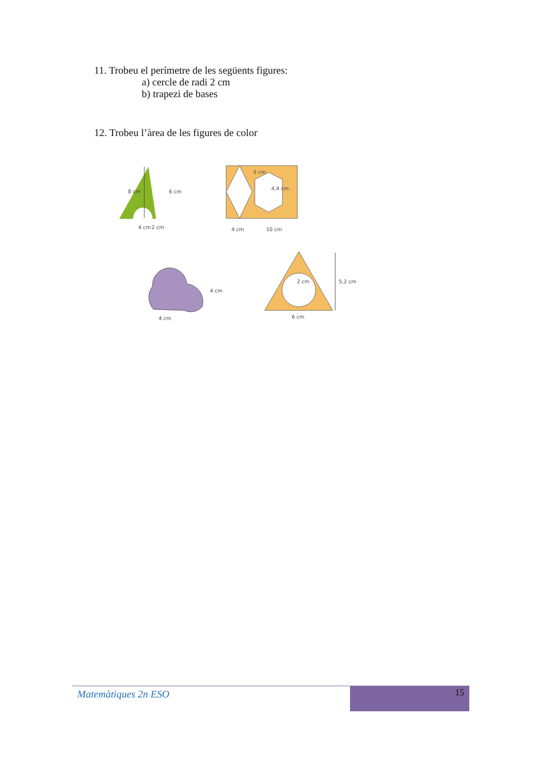11. Trobeu el perímetre de les següents figures:
a) cercle de radi 2 cm
b) trapezi de bases
12. Trobeu l’àrea de les figures de color
8 cm
6 cm
4 cm
2 cm
5 cm
4,4 cm
4 cm
10 cm
4 cm
4 cm
2 cm
5,2 cm
6 cm
Matemàtiques 2n ESO
15